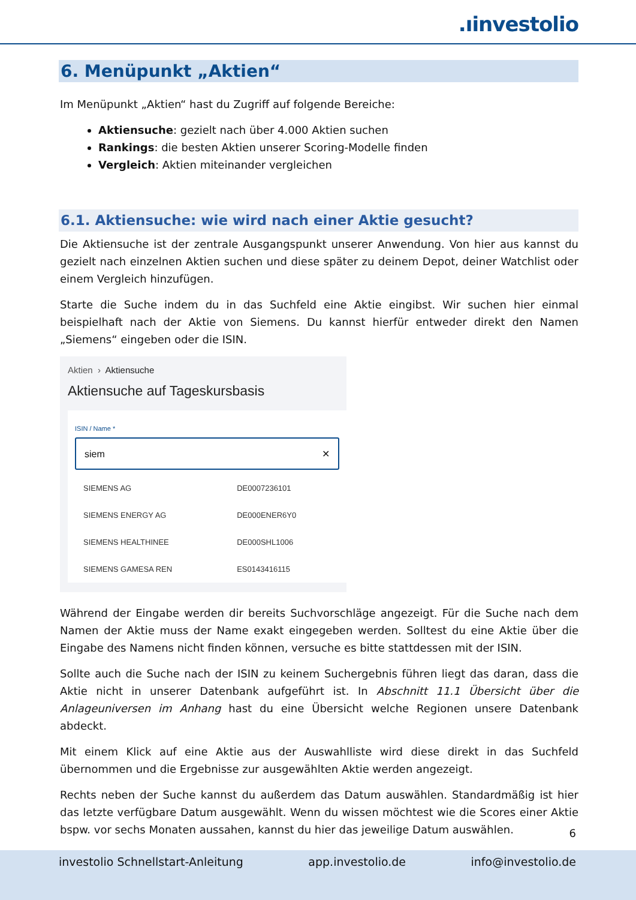.ıinvestolio
6. Menüpunkt „Aktien“
Im Menüpunkt „Aktien“ hast du Zugriff auf folgende Bereiche:
Aktiensuche: gezielt nach über 4.000 Aktien suchen
Rankings: die besten Aktien unserer Scoring-Modelle finden
Vergleich: Aktien miteinander vergleichen
6.1. Aktiensuche: wie wird nach einer Aktie gesucht?
Die Aktiensuche ist der zentrale Ausgangspunkt unserer Anwendung. Von hier aus kannst du gezielt nach einzelnen Aktien suchen und diese später zu deinem Depot, deiner Watchlist oder einem Vergleich hinzufügen.
Starte die Suche indem du in das Suchfeld eine Aktie eingibst. Wir suchen hier einmal beispielhaft nach der Aktie von Siemens. Du kannst hierfür entweder direkt den Namen „Siemens“ eingeben oder die ISIN.
Aktien › Aktiensuche
Aktiensuche auf Tageskursbasis
ISIN / Name *
siem ✕
| SIEMENS AG | DE0007236101 |
| SIEMENS ENERGY AG | DE000ENER6Y0 |
| SIEMENS HEALTHINEE | DE000SHL1006 |
| SIEMENS GAMESA REN | ES0143416115 |
Während der Eingabe werden dir bereits Suchvorschläge angezeigt. Für die Suche nach dem Namen der Aktie muss der Name exakt eingegeben werden. Solltest du eine Aktie über die Eingabe des Namens nicht finden können, versuche es bitte stattdessen mit der ISIN.
Sollte auch die Suche nach der ISIN zu keinem Suchergebnis führen liegt das daran, dass die Aktie nicht in unserer Datenbank aufgeführt ist. In Abschnitt 11.1 Übersicht über die Anlageuniversen im Anhang hast du eine Übersicht welche Regionen unsere Datenbank abdeckt.
Mit einem Klick auf eine Aktie aus der Auswahlliste wird diese direkt in das Suchfeld übernommen und die Ergebnisse zur ausgewählten Aktie werden angezeigt.
Rechts neben der Suche kannst du außerdem das Datum auswählen. Standardmäßig ist hier das letzte verfügbare Datum ausgewählt. Wenn du wissen möchtest wie die Scores einer Aktie bspw. vor sechs Monaten aussahen, kannst du hier das jeweilige Datum auswählen.
6
investolio Schnellstart-Anleitung app.investolio.de info@investolio.de